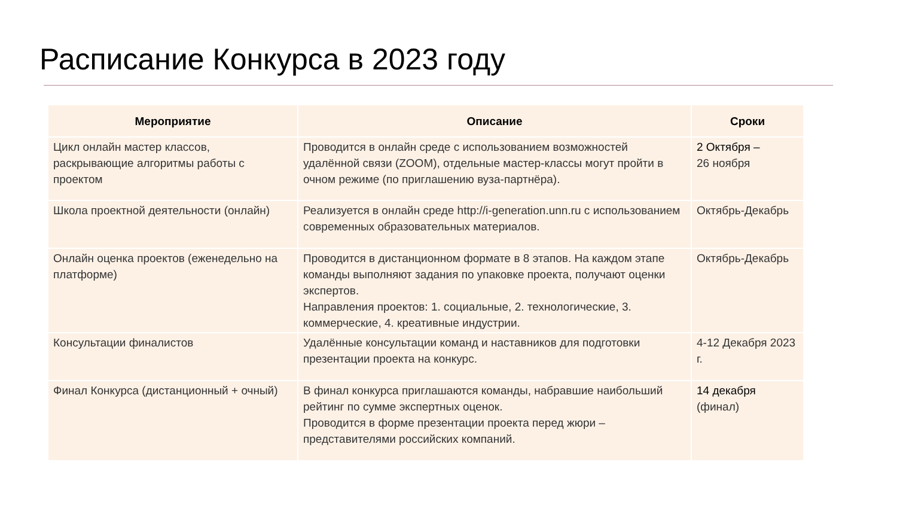Расписание Конкурса в 2023 году
| Мероприятие | Описание | Сроки |
| --- | --- | --- |
| Цикл онлайн мастер классов, раскрывающие алгоритмы работы с проектом | Проводится в онлайн среде с использованием возможностей удалённой связи (ZOOM), отдельные мастер-классы могут пройти в очном режиме (по приглашению вуза-партнёра). | 2 Октября – 26 ноября |
| Школа проектной деятельности (онлайн) | Реализуется в онлайн среде http://i-generation.unn.ru с использованием современных образовательных материалов. | Октябрь-Декабрь |
| Онлайн оценка проектов (еженедельно на платформе) | Проводится в дистанционном формате в 8 этапов. На каждом этапе команды выполняют задания по упаковке проекта, получают оценки экспертов. Направления проектов: 1. социальные, 2. технологические, 3. коммерческие, 4. креативные индустрии. | Октябрь-Декабрь |
| Консультации финалистов | Удалённые консультации команд и наставников для подготовки презентации проекта на конкурс. | 4-12 Декабря 2023 г. |
| Финал Конкурса (дистанционный + очный) | В финал конкурса приглашаются команды, набравшие наибольший рейтинг по сумме экспертных оценок. Проводится в форме презентации проекта перед жюри – представителями российских компаний. | 14 декабря (финал) |